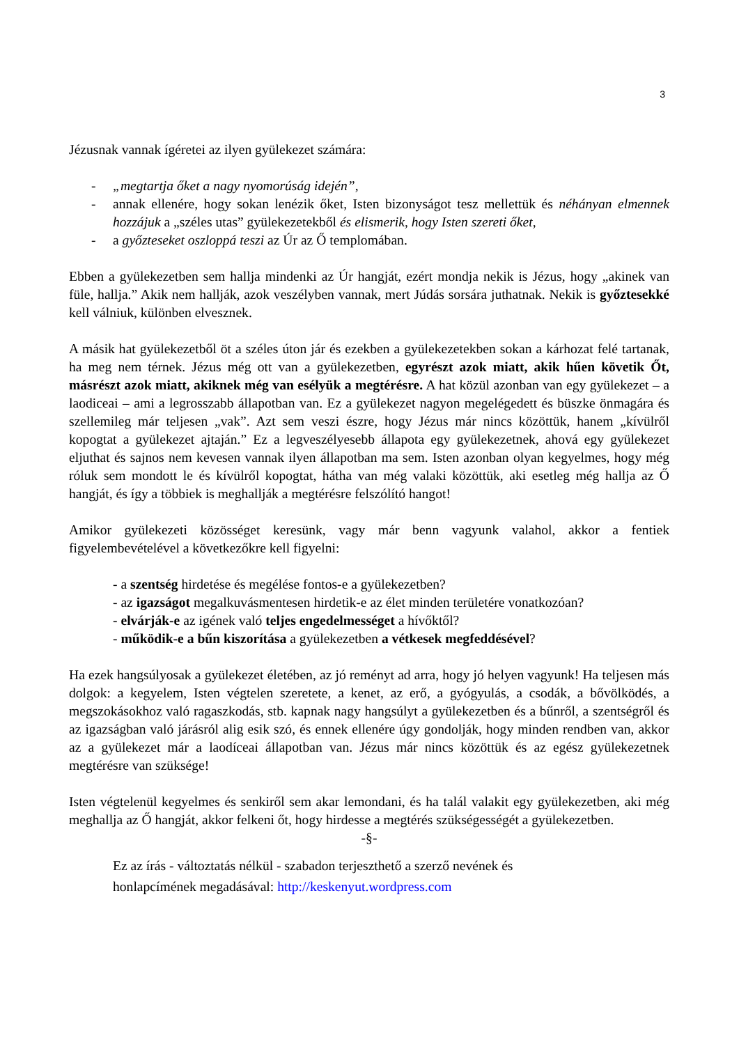3
Jézusnak vannak ígéretei az ilyen gyülekezet számára:
- „megtartja őket a nagy nyomorúság idején”,
- annak ellenére, hogy sokan lenézik őket, Isten bizonyságot tesz mellettük és néhányan elmennek hozzájuk a „széles utas” gyülekezetekből és elismerik, hogy Isten szereti őket,
- a győzteseket oszloppá teszi az Úr az Ő templomában.
Ebben a gyülekezetben sem hallja mindenki az Úr hangját, ezért mondja nekik is Jézus, hogy „akinek van füle, hallja.” Akik nem hallják, azok veszélyben vannak, mert Júdás sorsára juthatnak. Nekik is győztesekké kell válniuk, különben elvesznek.
A másik hat gyülekezetből öt a széles úton jár és ezekben a gyülekezetekben sokan a kárhozat felé tartanak, ha meg nem térnek. Jézus még ott van a gyülekezetben, egyrészt azok miatt, akik hűen követik Őt, másrészt azok miatt, akiknek még van esélyük a megtérésre. A hat közül azonban van egy gyülekezet – a laodiceai – ami a legrosszabb állapotban van. Ez a gyülekezet nagyon megelégedett és büszke önmagára és szellemileg már teljesen „vak”. Azt sem veszi észre, hogy Jézus már nincs közöttük, hanem „kívülről kopogtat a gyülekezet ajtaján.” Ez a legveszélyesebb állapota egy gyülekezetnek, ahová egy gyülekezet eljuthat és sajnos nem kevesen vannak ilyen állapotban ma sem. Isten azonban olyan kegyelmes, hogy még róluk sem mondott le és kívülről kopogtat, hátha van még valaki közöttük, aki esetleg még hallja az Ő hangját, és így a többiek is meghallják a megtérésre felszólító hangot!
Amikor gyülekezeti közösséget keresünk, vagy már benn vagyunk valahol, akkor a fentiek figyelembevételével a következőkre kell figyelni:
- a szentség hirdetése és megélése fontos-e a gyülekezetben?
- az igazságot megalkuvásmentesen hirdetik-e az élet minden területére vonatkozóan?
- elvárják-e az igének való teljes engedelmességet a hívőktől?
- működik-e a bűn kiszorítása a gyülekezetben a vétkesek megfeddésével?
Ha ezek hangsúlyosak a gyülekezet életében, az jó reményt ad arra, hogy jó helyen vagyunk! Ha teljesen más dolgok: a kegyelem, Isten végtelen szeretete, a kenet, az erő, a gyógyulás, a csodák, a bővölködés, a megszokásokhoz való ragaszkodás, stb. kapnak nagy hangsúlyt a gyülekezetben és a bűnről, a szentségről és az igazságban való járásról alig esik szó, és ennek ellenére úgy gondolják, hogy minden rendben van, akkor az a gyülekezet már a laodíceai állapotban van. Jézus már nincs közöttük és az egész gyülekezetnek megtérésre van szüksége!
Isten végtelenül kegyelmes és senkiről sem akar lemondani, és ha talál valakit egy gyülekezetben, aki még meghallja az Ő hangját, akkor felkeni őt, hogy hirdesse a megtérés szükségességét a gyülekezetben.
-§-
Ez az írás - változtatás nélkül - szabadon terjeszthető a szerző nevének és
honlapcímének megadásával: http://keskenyut.wordpress.com